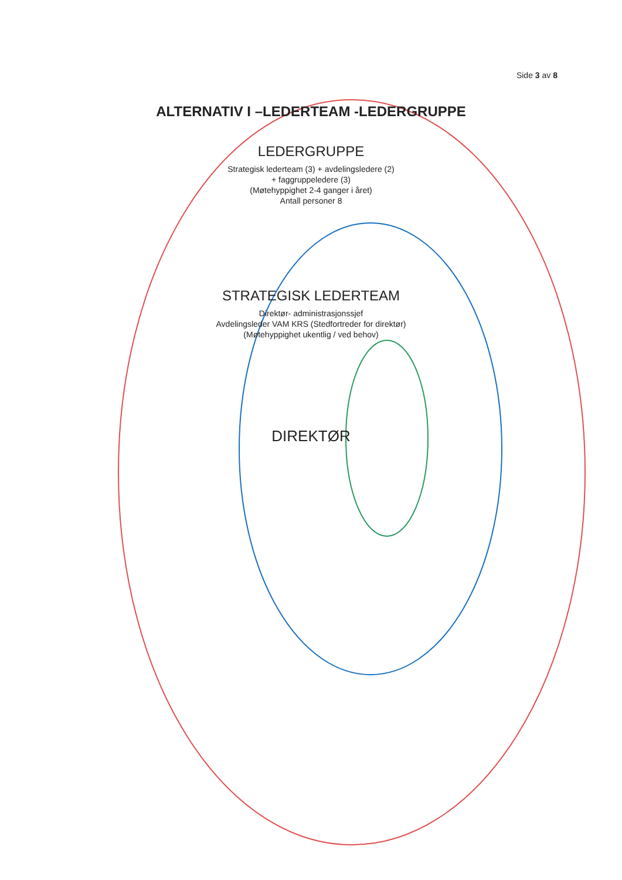Side 3 av 8
ALTERNATIV I –LEDERTEAM -LEDERGRUPPE
LEDERGRUPPE
Strategisk lederteam (3) + avdelingsledere (2)
+ faggruppeledere (3)
(Møtehyppighet 2-4 ganger i året)
Antall personer 8
STRATEGISK LEDERTEAM
Direktør- administrasjonssjef
Avdelingsleder VAM KRS (Stedfortreder for direktør)
(Møtehyppighet ukentlig / ved behov)
DIREKTØR